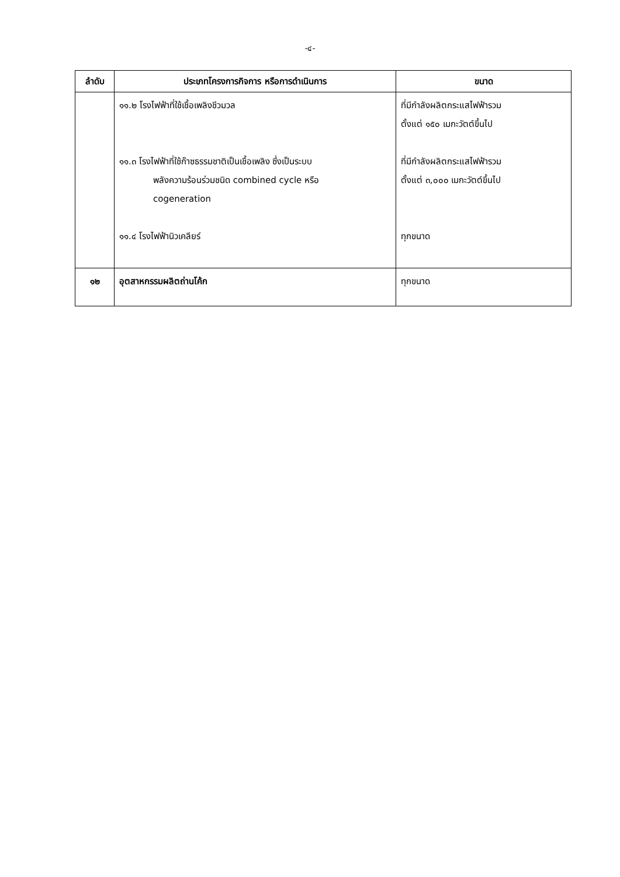-๔-
| ลำดับ | ประเภทโครงการกิจการ หรือการดำเนินการ | ขนาด |
| --- | --- | --- |
| | ๑๑.๒ โรงไฟฟ้าที่ใช้เชื้อเพลิงชีวมวล ๑๑.๓ โรงไฟฟ้าที่ใช้ก๊าซธรรมชาติเป็นเชื้อเพลิง ซึ่งเป็นระบบ พลังความร้อนร่วมชนิด combined cycle หรือ cogeneration ๑๑.๔ โรงไฟฟ้านิวเคลียร์ | ที่มีกำลังผลิตกระแสไฟฟ้ารวม ตั้งแต่ ๑๕๐ เมกะวัตต์ขึ้นไป ที่มีกำลังผลิตกระแสไฟฟ้ารวม ตั้งแต่ ๓,๐๐๐ เมกะวัตต์ขึ้นไป ทุกขนาด |
| ๑๒ | อุตสาหกรรมผลิตถ่านโค้ก | ทุกขนาด |